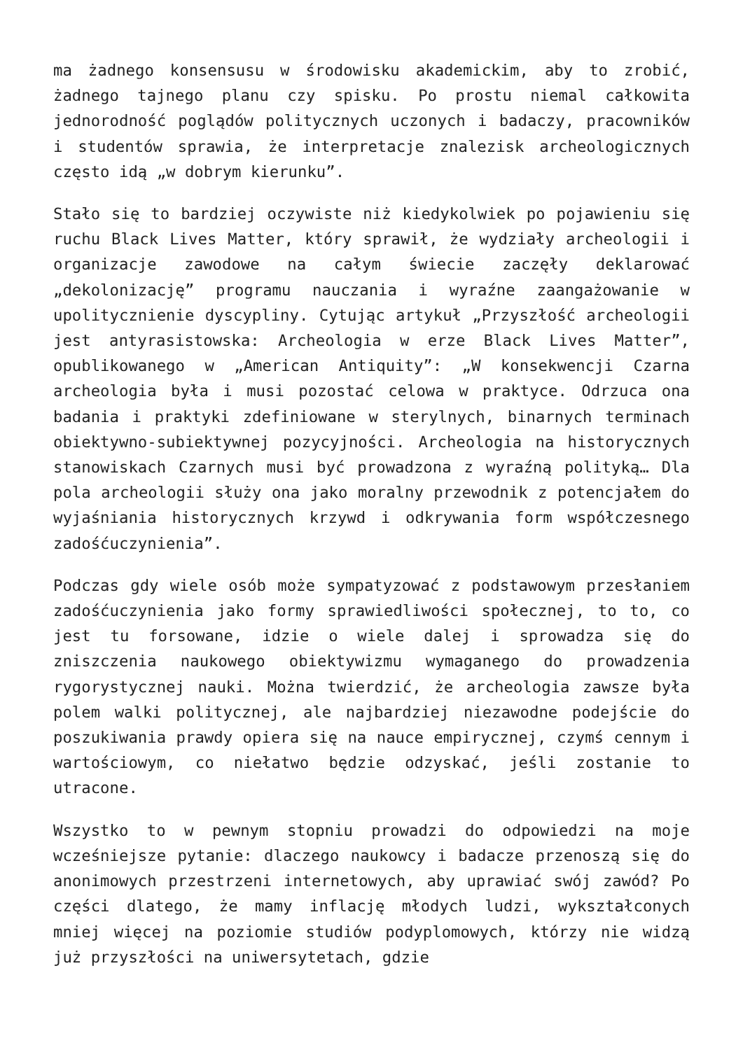ma żadnego konsensusu w środowisku akademickim, aby to zrobić, żadnego tajnego planu czy spisku. Po prostu niemal całkowita jednorodność poglądów politycznych uczonych i badaczy, pracowników i studentów sprawia, że interpretacje znalezisk archeologicznych często idą „w dobrym kierunku”.
Stało się to bardziej oczywiste niż kiedykolwiek po pojawieniu się ruchu Black Lives Matter, który sprawił, że wydziały archeologii i organizacje zawodowe na całym świecie zaczęły deklarować „dekolonizację” programu nauczania i wyraźne zaangażowanie w upolitycznienie dyscypliny. Cytując artykuł „Przyszłość archeologii jest antyrasistowska: Archeologia w erze Black Lives Matter”, opublikowanego w „American Antiquity”: „W konsekwencji Czarna archeologia była i musi pozostać celowa w praktyce. Odrzuca ona badania i praktyki zdefiniowane w sterylnych, binarnych terminach obiektywno-subiektywnej pozycyjności. Archeologia na historycznych stanowiskach Czarnych musi być prowadzona z wyraźną polityką… Dla pola archeologii służy ona jako moralny przewodnik z potencjałem do wyjaśniania historycznych krzywd i odkrywania form współczesnego zadośćuczynienia”.
Podczas gdy wiele osób może sympatyzować z podstawowym przesłaniem zadośćuczynienia jako formy sprawiedliwości społecznej, to to, co jest tu forsowane, idzie o wiele dalej i sprowadza się do zniszczenia naukowego obiektywizmu wymaganego do prowadzenia rygorystycznej nauki. Można twierdzić, że archeologia zawsze była polem walki politycznej, ale najbardziej niezawodne podejście do poszukiwania prawdy opiera się na nauce empirycznej, czymś cennym i wartościowym, co niełatwo będzie odzyskać, jeśli zostanie to utracone.
Wszystko to w pewnym stopniu prowadzi do odpowiedzi na moje wcześniejsze pytanie: dlaczego naukowcy i badacze przenoszą się do anonimowych przestrzeni internetowych, aby uprawiać swój zawód? Po części dlatego, że mamy inflację młodych ludzi, wykształconych mniej więcej na poziomie studiów podyplomowych, którzy nie widzą już przyszłości na uniwersytetach, gdzie